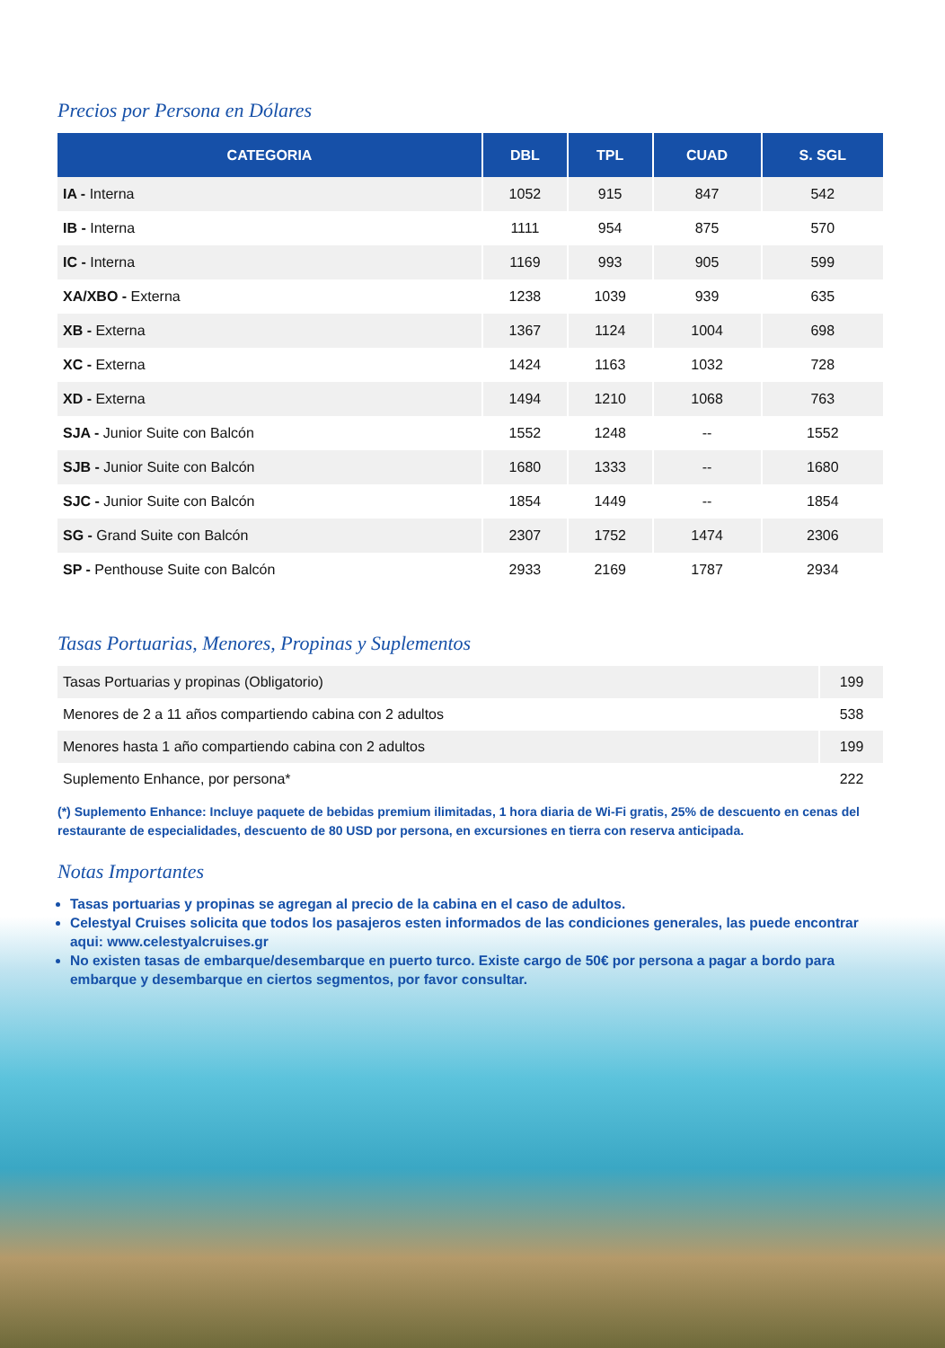Precios por Persona en Dólares
| CATEGORIA | DBL | TPL | CUAD | S. SGL |
| --- | --- | --- | --- | --- |
| IA - Interna | 1052 | 915 | 847 | 542 |
| IB - Interna | 1111 | 954 | 875 | 570 |
| IC - Interna | 1169 | 993 | 905 | 599 |
| XA/XBO - Externa | 1238 | 1039 | 939 | 635 |
| XB - Externa | 1367 | 1124 | 1004 | 698 |
| XC - Externa | 1424 | 1163 | 1032 | 728 |
| XD - Externa | 1494 | 1210 | 1068 | 763 |
| SJA - Junior Suite con Balcón | 1552 | 1248 | -- | 1552 |
| SJB - Junior Suite con Balcón | 1680 | 1333 | -- | 1680 |
| SJC - Junior Suite con Balcón | 1854 | 1449 | -- | 1854 |
| SG - Grand Suite con Balcón | 2307 | 1752 | 1474 | 2306 |
| SP - Penthouse Suite con Balcón | 2933 | 2169 | 1787 | 2934 |
Tasas Portuarias, Menores, Propinas y Suplementos
| Tasas Portuarias y propinas (Obligatorio) | 199 |
| Menores de 2 a 11 años compartiendo cabina con 2 adultos | 538 |
| Menores hasta 1 año compartiendo cabina con 2 adultos | 199 |
| Suplemento Enhance, por persona* | 222 |
(*) Suplemento Enhance: Incluye paquete de bebidas premium ilimitadas, 1 hora diaria de Wi-Fi gratis, 25% de descuento en cenas del restaurante de especialidades, descuento de 80 USD por persona, en excursiones en tierra con reserva anticipada.
Notas Importantes
Tasas portuarias y propinas se agregan al precio de la cabina en el caso de adultos.
Celestyal Cruises solicita que todos los pasajeros esten informados de las condiciones generales, las puede encontrar aqui: www.celestyalcruises.gr
No existen tasas de embarque/desembarque en puerto turco. Existe cargo de 50€ por persona a pagar a bordo para embarque y desembarque en ciertos segmentos, por favor consultar.